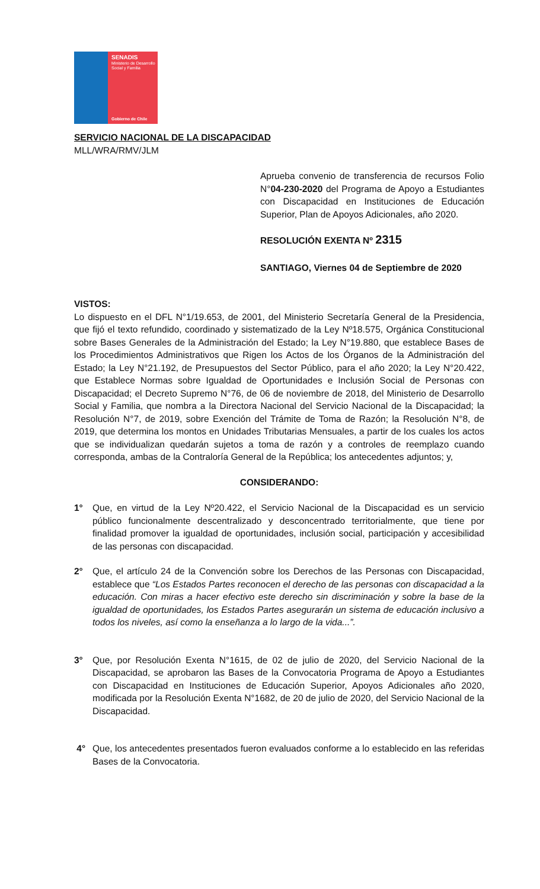SENADIS
Ministerio de Desarrollo Social y Familia
Gobierno de Chile
SERVICIO NACIONAL DE LA DISCAPACIDAD
MLL/WRA/RMV/JLM
Aprueba convenio de transferencia de recursos Folio N°04-230-2020 del Programa de Apoyo a Estudiantes con Discapacidad en Instituciones de Educación Superior, Plan de Apoyos Adicionales, año 2020.
RESOLUCIÓN EXENTA Nº 2315
SANTIAGO, Viernes 04 de Septiembre de 2020
VISTOS:
Lo dispuesto en el DFL N°1/19.653, de 2001, del Ministerio Secretaría General de la Presidencia, que fijó el texto refundido, coordinado y sistematizado de la Ley Nº18.575, Orgánica Constitucional sobre Bases Generales de la Administración del Estado; la Ley N°19.880, que establece Bases de los Procedimientos Administrativos que Rigen los Actos de los Órganos de la Administración del Estado; la Ley N°21.192, de Presupuestos del Sector Público, para el año 2020; la Ley N°20.422, que Establece Normas sobre Igualdad de Oportunidades e Inclusión Social de Personas con Discapacidad; el Decreto Supremo N°76, de 06 de noviembre de 2018, del Ministerio de Desarrollo Social y Familia, que nombra a la Directora Nacional del Servicio Nacional de la Discapacidad; la Resolución N°7, de 2019, sobre Exención del Trámite de Toma de Razón; la Resolución N°8, de 2019, que determina los montos en Unidades Tributarias Mensuales, a partir de los cuales los actos que se individualizan quedarán sujetos a toma de razón y a controles de reemplazo cuando corresponda, ambas de la Contraloría General de la República; los antecedentes adjuntos; y,
CONSIDERANDO:
1° Que, en virtud de la Ley Nº20.422, el Servicio Nacional de la Discapacidad es un servicio público funcionalmente descentralizado y desconcentrado territorialmente, que tiene por finalidad promover la igualdad de oportunidades, inclusión social, participación y accesibilidad de las personas con discapacidad.
2° Que, el artículo 24 de la Convención sobre los Derechos de las Personas con Discapacidad, establece que “Los Estados Partes reconocen el derecho de las personas con discapacidad a la educación. Con miras a hacer efectivo este derecho sin discriminación y sobre la base de la igualdad de oportunidades, los Estados Partes asegurarán un sistema de educación inclusivo a todos los niveles, así como la enseñanza a lo largo de la vida...”.
3° Que, por Resolución Exenta N°1615, de 02 de julio de 2020, del Servicio Nacional de la Discapacidad, se aprobaron las Bases de la Convocatoria Programa de Apoyo a Estudiantes con Discapacidad en Instituciones de Educación Superior, Apoyos Adicionales año 2020, modificada por la Resolución Exenta N°1682, de 20 de julio de 2020, del Servicio Nacional de la Discapacidad.
4° Que, los antecedentes presentados fueron evaluados conforme a lo establecido en las referidas Bases de la Convocatoria.